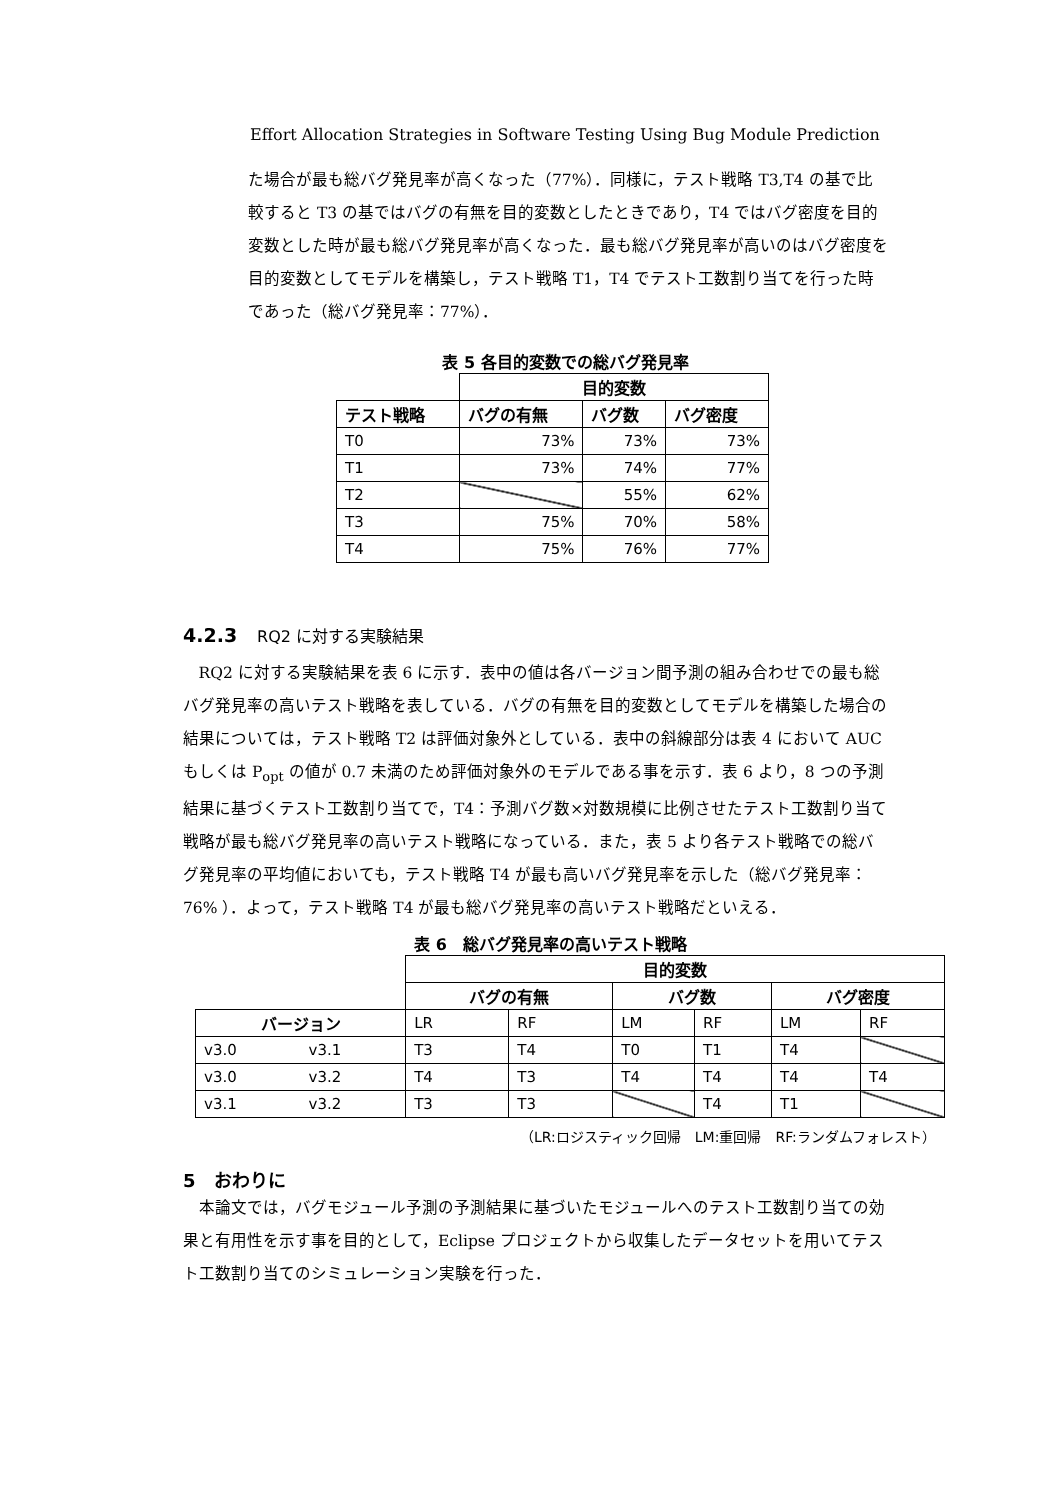Effort Allocation Strategies in Software Testing Using Bug Module Prediction
た場合が最も総バグ発見率が高くなった（77%）．同様に，テスト戦略 T3,T4 の基で比較すると T3 の基ではバグの有無を目的変数としたときであり，T4 ではバグ密度を目的変数とした時が最も総バグ発見率が高くなった．最も総バグ発見率が高いのはバグ密度を目的変数としてモデルを構築し，テスト戦略 T1，T4 でテスト工数割り当てを行った時であった（総バグ発見率：77%）．
表 5 各目的変数での総バグ発見率
| | 目的変数 | | |
| テスト戦略 | バグの有無 | バグ数 | バグ密度 |
| T0 | 73% | 73% | 73% |
| T1 | 73% | 74% | 77% |
| T2 | | 55% | 62% |
| T3 | 75% | 70% | 58% |
| T4 | 75% | 76% | 77% |
4.2.3 RQ2 に対する実験結果
RQ2 に対する実験結果を表 6 に示す．表中の値は各バージョン間予測の組み合わせでの最も総バグ発見率の高いテスト戦略を表している．バグの有無を目的変数としてモデルを構築した場合の結果については，テスト戦略 T2 は評価対象外としている．表中の斜線部分は表 4 において AUC もしくは P<sub>opt</sub> の値が 0.7 未満のため評価対象外のモデルである事を示す．表 6 より，8 つの予測結果に基づくテスト工数割り当てで，T4：予測バグ数×対数規模に比例させたテスト工数割り当て戦略が最も総バグ発見率の高いテスト戦略になっている．また，表 5 より各テスト戦略での総バグ発見率の平均値においても，テスト戦略 T4 が最も高いバグ発見率を示した（総バグ発見率：76% ）．よって，テスト戦略 T4 が最も総バグ発見率の高いテスト戦略だといえる．
表 6　総バグ発見率の高いテスト戦略
| | | 目的変数 | | | | | |
| | | バグの有無 | | バグ数 | | バグ密度 | |
| バージョン | | LR | RF | LM | RF | LM | RF |
| v3.0 | v3.1 | T3 | T4 | T0 | T1 | T4 | |
| v3.0 | v3.2 | T4 | T3 | T4 | T4 | T4 | T4 |
| v3.1 | v3.2 | T3 | T3 | | T4 | T1 | |
（LR:ロジスティック回帰　LM:重回帰　RF:ランダムフォレスト）
5　おわりに
本論文では，バグモジュール予測の予測結果に基づいたモジュールへのテスト工数割り当ての効果と有用性を示す事を目的として，Eclipse プロジェクトから収集したデータセットを用いてテスト工数割り当てのシミュレーション実験を行った．